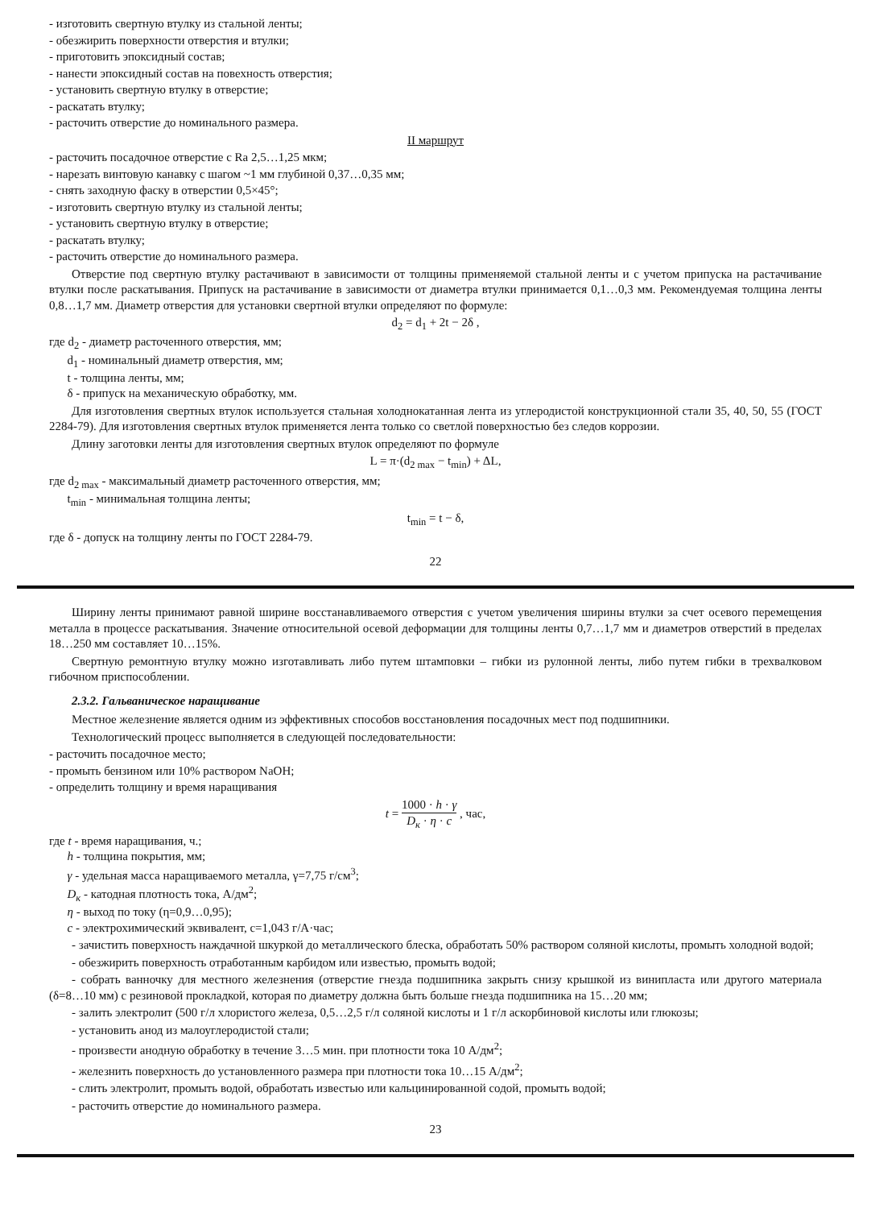- изготовить свертную втулку из стальной ленты;
- обезжирить поверхности отверстия и втулки;
- приготовить эпоксидный состав;
- нанести эпоксидный состав на повехность отверстия;
- установить свертную втулку в отверстие;
- раскатать втулку;
- расточить отверстие до номинального размера.
II маршрут
- расточить посадочное отверстие с Ra 2,5…1,25 мкм;
- нарезать винтовую канавку с шагом ~1 мм глубиной 0,37…0,35 мм;
- снять заходную фаску в отверстии 0,5×45°;
- изготовить свертную втулку из стальной ленты;
- установить свертную втулку в отверстие;
- раскатать втулку;
- расточить отверстие до номинального размера.
Отверстие под свертную втулку растачивают в зависимости от толщины применяемой стальной ленты и с учетом припуска на растачивание втулки после раскатывания. Припуск на растачивание в зависимости от диаметра втулки принимается 0,1…0,3 мм. Рекомендуемая толщина ленты 0,8…1,7 мм. Диаметр отверстия для установки свертной втулки определяют по формуле:
d<sub>2</sub> = d<sub>1</sub> + 2t − 2δ ,
где d<sub>2</sub> - диаметр расточенного отверстия, мм;
d<sub>1</sub> - номинальный диаметр отверстия, мм;
t - толщина ленты, мм;
δ - припуск на механическую обработку, мм.
Для изготовления свертных втулок используется стальная холоднокатанная лента из углеродистой конструкционной стали 35, 40, 50, 55 (ГОСТ 2284-79). Для изготовления свертных втулок применяется лента только со светлой поверхностью без следов коррозии.
Длину заготовки ленты для изготовления свертных втулок определяют по формуле
L = π·(d<sub>2 max</sub> − t<sub>min</sub>) + ΔL,
где d<sub>2 max</sub> - максимальный диаметр расточенного отверстия, мм;
t<sub>min</sub> - минимальная толщина ленты;
t<sub>min</sub> = t − δ,
где δ - допуск на толщину ленты по ГОСТ 2284-79.
22
Ширину ленты принимают равной ширине восстанавливаемого отверстия с учетом увеличения ширины втулки за счет осевого перемещения металла в процессе раскатывания. Значение относительной осевой деформации для толщины ленты 0,7…1,7 мм и диаметров отверстий в пределах 18…250 мм составляет 10…15%.
Свертную ремонтную втулку можно изготавливать либо путем штамповки – гибки из рулонной ленты, либо путем гибки в трехвалковом гибочном приспособлении.
2.3.2. Гальваническое наращивание
Местное железнение является одним из эффективных способов восстановления посадочных мест под подшипники.
Технологический процесс выполняется в следующей последовательности:
- расточить посадочное место;
- промыть бензином или 10% раствором NaOH;
- определить толщину и время наращивания
t = 1000 · h · γ D<sub>к</sub> · η · c , час,
где t - время наращивания, ч.;
h - толщина покрытия, мм;
γ - удельная масса наращиваемого металла, γ=7,75 г/см<sup>3</sup>;
D<sub>к</sub> - катодная плотность тока, А/дм<sup>2</sup>;
η - выход по току (η=0,9…0,95);
c - электрохимический эквивалент, с=1,043 г/А·час;
- зачистить поверхность наждачной шкуркой до металлического блеска, обработать 50% раствором соляной кислоты, промыть холодной водой;
- обезжирить поверхность отработанным карбидом или известью, промыть водой;
- собрать ванночку для местного железнения (отверстие гнезда подшипника закрыть снизу крышкой из винипласта или другого материала (δ=8…10 мм) с резиновой прокладкой, которая по диаметру должна быть больше гнезда подшипника на 15…20 мм;
- залить электролит (500 г/л хлористого железа, 0,5…2,5 г/л соляной кислоты и 1 г/л аскорбиновой кислоты или глюкозы;
- установить анод из малоуглеродистой стали;
- произвести анодную обработку в течение 3…5 мин. при плотности тока 10 А/дм<sup>2</sup>;
- железнить поверхность до установленного размера при плотности тока 10…15 А/дм<sup>2</sup>;
- слить электролит, промыть водой, обработать известью или кальцинированной содой, промыть водой;
- расточить отверстие до номинального размера.
23